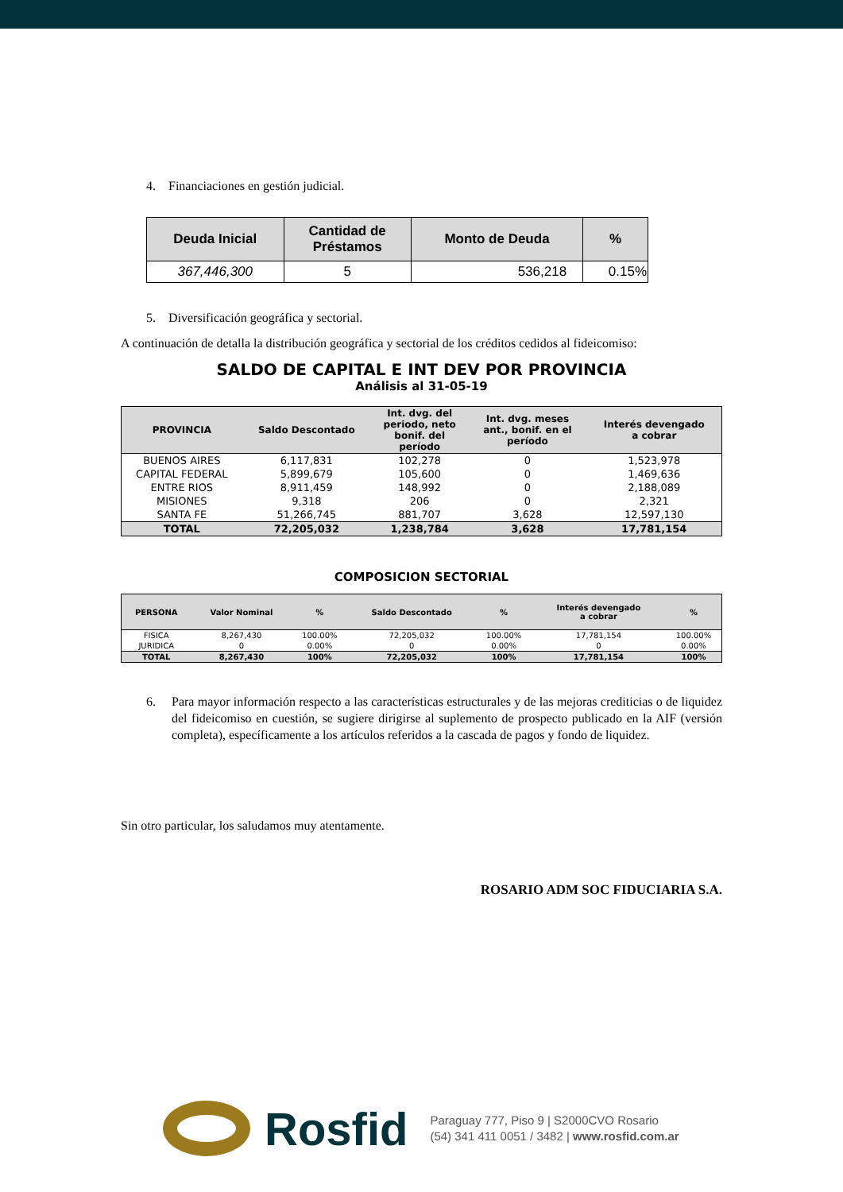4. Financiaciones en gestión judicial.
| Deuda Inicial | Cantidad de Préstamos | Monto de Deuda | % |
| --- | --- | --- | --- |
| 367,446,300 | 5 | 536,218 | 0.15% |
5. Diversificación geográfica y sectorial.
A continuación de detalla la distribución geográfica y sectorial de los créditos cedidos al fideicomiso:
SALDO DE CAPITAL E INT DEV POR PROVINCIA
Análisis al 31-05-19
| PROVINCIA | Saldo Descontado | Int. dvg. del periodo, neto bonif. del período | Int. dvg. meses ant., bonif. en el período | Interés devengado a cobrar |
| --- | --- | --- | --- | --- |
| BUENOS AIRES | 6,117,831 | 102,278 | 0 | 1,523,978 |
| CAPITAL FEDERAL | 5,899,679 | 105,600 | 0 | 1,469,636 |
| ENTRE RIOS | 8,911,459 | 148,992 | 0 | 2,188,089 |
| MISIONES | 9,318 | 206 | 0 | 2,321 |
| SANTA FE | 51,266,745 | 881,707 | 3,628 | 12,597,130 |
| TOTAL | 72,205,032 | 1,238,784 | 3,628 | 17,781,154 |
COMPOSICION SECTORIAL
| PERSONA | Valor Nominal | % | Saldo Descontado | % | Interés devengado a cobrar | % |
| --- | --- | --- | --- | --- | --- | --- |
| FISICA | 8,267,430 | 100.00% | 72,205,032 | 100.00% | 17,781,154 | 100.00% |
| JURIDICA | 0 | 0.00% | 0 | 0.00% | 0 | 0.00% |
| TOTAL | 8,267,430 | 100% | 72,205,032 | 100% | 17,781,154 | 100% |
6. Para mayor información respecto a las características estructurales y de las mejoras crediticias o de liquidez del fideicomiso en cuestión, se sugiere dirigirse al suplemento de prospecto publicado en la AIF (versión completa), específicamente a los artículos referidos a la cascada de pagos y fondo de liquidez.
Sin otro particular, los saludamos muy atentamente.
ROSARIO ADM SOC FIDUCIARIA S.A.
Rosfid
Paraguay 777, Piso 9 | S2000CVO Rosario
(54) 341 411 0051 / 3482 | www.rosfid.com.ar